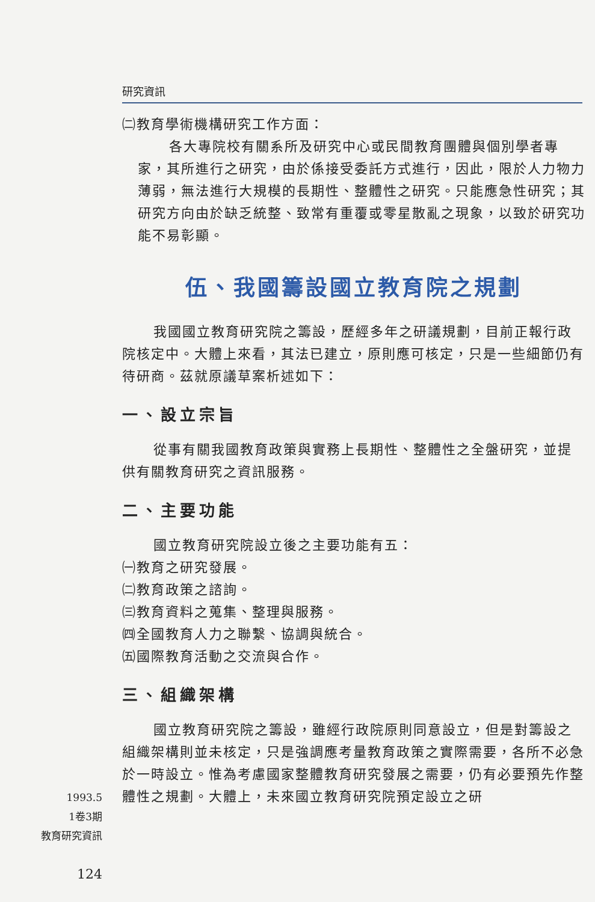研究資訊
㈡教育學術機構研究工作方面：
各大專院校有關系所及研究中心或民間教育團體與個別學者專家，其所進行之研究，由於係接受委託方式進行，因此，限於人力物力薄弱，無法進行大規模的長期性、整體性之研究。只能應急性研究；其研究方向由於缺乏統整、致常有重覆或零星散亂之現象，以致於研究功能不易彰顯。
伍、我國籌設國立教育院之規劃
我國國立教育研究院之籌設，歷經多年之研議規劃，目前正報行政院核定中。大體上來看，其法已建立，原則應可核定，只是一些細節仍有待研商。茲就原議草案析述如下：
一、設立宗旨
從事有關我國教育政策與實務上長期性、整體性之全盤研究，並提供有關教育研究之資訊服務。
二、主要功能
國立教育研究院設立後之主要功能有五：
㈠教育之研究發展。
㈡教育政策之諮詢。
㈢教育資料之蒐集、整理與服務。
㈣全國教育人力之聯繫、協調與統合。
㈤國際教育活動之交流與合作。
三、組織架構
國立教育研究院之籌設，雖經行政院原則同意設立，但是對籌設之組織架構則並未核定，只是強調應考量教育政策之實際需要，各所不必急於一時設立。惟為考慮國家整體教育研究發展之需要，仍有必要預先作整體性之規劃。大體上，未來國立教育研究院預定設立之研
1993.5
1卷3期
教育研究資訊
124